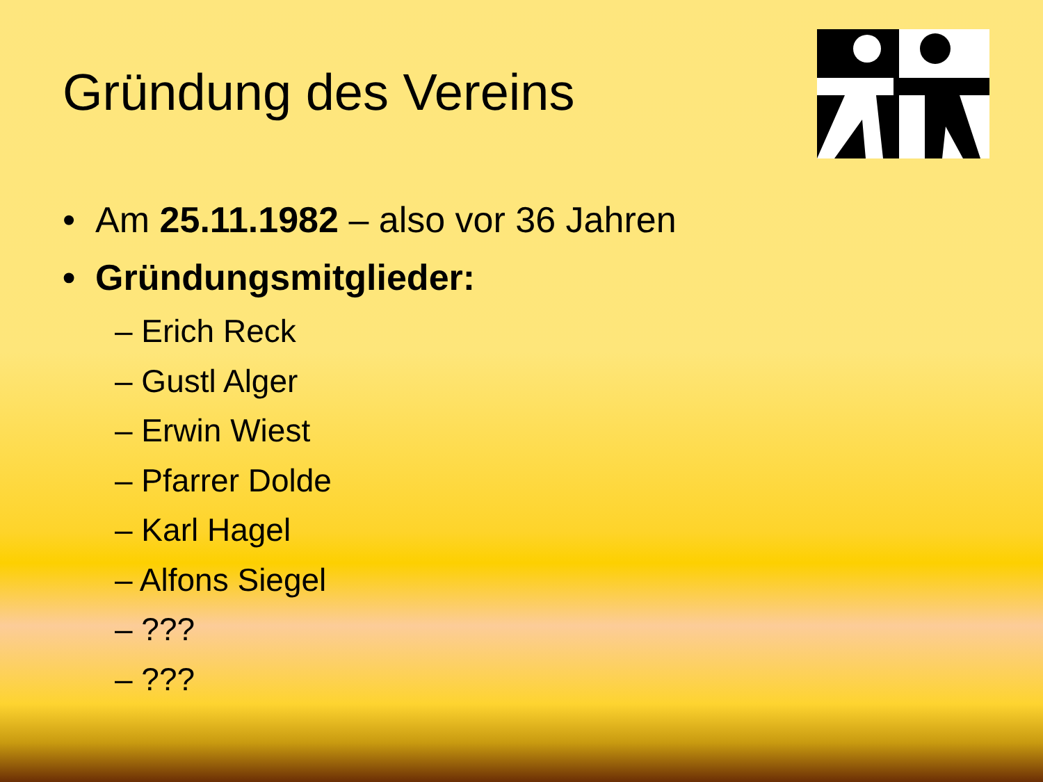Gründung des Vereins
• Am 25.11.1982 – also vor 36 Jahren
• Gründungsmitglieder:
– Erich Reck
– Gustl Alger
– Erwin Wiest
– Pfarrer Dolde
– Karl Hagel
– Alfons Siegel
– ???
– ???